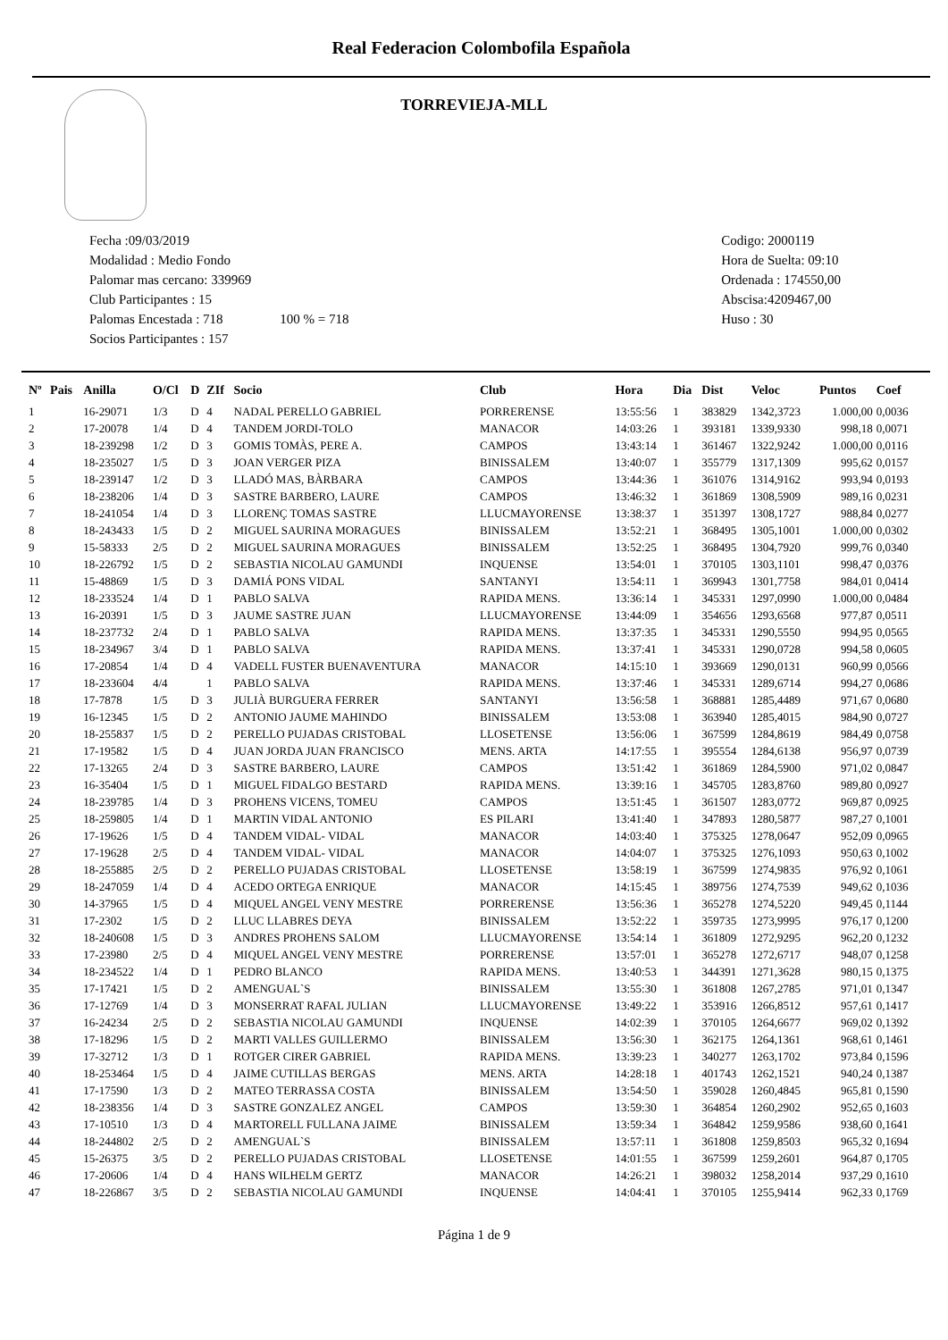Real Federacion Colombofila Española
TORREVIEJA-MLL
Fecha :09/03/2019
Modalidad : Medio Fondo
Palomar mas cercano: 339969
Club Participantes : 15
Palomas Encestada : 718 100 % = 718
Socios Participantes : 157
Codigo: 2000119
Hora de Suelta: 09:10
Ordenada : 174550,00
Abscisa:4209467,00
Huso : 30
| Nº | Pais | Anilla | O/Cl | D | ZIf | Socio | Club | Hora | Dia | Dist | Veloc | Puntos | Coef |
| --- | --- | --- | --- | --- | --- | --- | --- | --- | --- | --- | --- | --- | --- |
| 1 | | 16-29071 | 1/3 | D | 4 | NADAL PERELLO GABRIEL | PORRERENSE | 13:55:56 | 1 | 383829 | 1342,3723 | 1.000,00 | 0,0036 |
| 2 | | 17-20078 | 1/4 | D | 4 | TANDEM JORDI-TOLO | MANACOR | 14:03:26 | 1 | 393181 | 1339,9330 | 998,18 | 0,0071 |
| 3 | | 18-239298 | 1/2 | D | 3 | GOMIS TOMÀS, PERE A. | CAMPOS | 13:43:14 | 1 | 361467 | 1322,9242 | 1.000,00 | 0,0116 |
| 4 | | 18-235027 | 1/5 | D | 3 | JOAN VERGER PIZA | BINISSALEM | 13:40:07 | 1 | 355779 | 1317,1309 | 995,62 | 0,0157 |
| 5 | | 18-239147 | 1/2 | D | 3 | LLADÓ MAS, BÀRBARA | CAMPOS | 13:44:36 | 1 | 361076 | 1314,9162 | 993,94 | 0,0193 |
| 6 | | 18-238206 | 1/4 | D | 3 | SASTRE BARBERO, LAURE | CAMPOS | 13:46:32 | 1 | 361869 | 1308,5909 | 989,16 | 0,0231 |
| 7 | | 18-241054 | 1/4 | D | 3 | LLORENÇ TOMAS SASTRE | LLUCMAYORENSE | 13:38:37 | 1 | 351397 | 1308,1727 | 988,84 | 0,0277 |
| 8 | | 18-243433 | 1/5 | D | 2 | MIGUEL SAURINA MORAGUES | BINISSALEM | 13:52:21 | 1 | 368495 | 1305,1001 | 1.000,00 | 0,0302 |
| 9 | | 15-58333 | 2/5 | D | 2 | MIGUEL SAURINA MORAGUES | BINISSALEM | 13:52:25 | 1 | 368495 | 1304,7920 | 999,76 | 0,0340 |
| 10 | | 18-226792 | 1/5 | D | 2 | SEBASTIA NICOLAU GAMUNDI | INQUENSE | 13:54:01 | 1 | 370105 | 1303,1101 | 998,47 | 0,0376 |
| 11 | | 15-48869 | 1/5 | D | 3 | DAMIÁ PONS VIDAL | SANTANYI | 13:54:11 | 1 | 369943 | 1301,7758 | 984,01 | 0,0414 |
| 12 | | 18-233524 | 1/4 | D | 1 | PABLO SALVA | RAPIDA MENS. | 13:36:14 | 1 | 345331 | 1297,0990 | 1.000,00 | 0,0484 |
| 13 | | 16-20391 | 1/5 | D | 3 | JAUME SASTRE JUAN | LLUCMAYORENSE | 13:44:09 | 1 | 354656 | 1293,6568 | 977,87 | 0,0511 |
| 14 | | 18-237732 | 2/4 | D | 1 | PABLO SALVA | RAPIDA MENS. | 13:37:35 | 1 | 345331 | 1290,5550 | 994,95 | 0,0565 |
| 15 | | 18-234967 | 3/4 | D | 1 | PABLO SALVA | RAPIDA MENS. | 13:37:41 | 1 | 345331 | 1290,0728 | 994,58 | 0,0605 |
| 16 | | 17-20854 | 1/4 | D | 4 | VADELL FUSTER BUENAVENTURA | MANACOR | 14:15:10 | 1 | 393669 | 1290,0131 | 960,99 | 0,0566 |
| 17 | | 18-233604 | 4/4 | | 1 | PABLO SALVA | RAPIDA MENS. | 13:37:46 | 1 | 345331 | 1289,6714 | 994,27 | 0,0686 |
| 18 | | 17-7878 | 1/5 | D | 3 | JULIÀ BURGUERA FERRER | SANTANYI | 13:56:58 | 1 | 368881 | 1285,4489 | 971,67 | 0,0680 |
| 19 | | 16-12345 | 1/5 | D | 2 | ANTONIO JAUME MAHINDO | BINISSALEM | 13:53:08 | 1 | 363940 | 1285,4015 | 984,90 | 0,0727 |
| 20 | | 18-255837 | 1/5 | D | 2 | PERELLO PUJADAS CRISTOBAL | LLOSETENSE | 13:56:06 | 1 | 367599 | 1284,8619 | 984,49 | 0,0758 |
| 21 | | 17-19582 | 1/5 | D | 4 | JUAN JORDA JUAN FRANCISCO | MENS. ARTA | 14:17:55 | 1 | 395554 | 1284,6138 | 956,97 | 0,0739 |
| 22 | | 17-13265 | 2/4 | D | 3 | SASTRE BARBERO, LAURE | CAMPOS | 13:51:42 | 1 | 361869 | 1284,5900 | 971,02 | 0,0847 |
| 23 | | 16-35404 | 1/5 | D | 1 | MIGUEL FIDALGO BESTARD | RAPIDA MENS. | 13:39:16 | 1 | 345705 | 1283,8760 | 989,80 | 0,0927 |
| 24 | | 18-239785 | 1/4 | D | 3 | PROHENS VICENS, TOMEU | CAMPOS | 13:51:45 | 1 | 361507 | 1283,0772 | 969,87 | 0,0925 |
| 25 | | 18-259805 | 1/4 | D | 1 | MARTIN VIDAL ANTONIO | ES PILARI | 13:41:40 | 1 | 347893 | 1280,5877 | 987,27 | 0,1001 |
| 26 | | 17-19626 | 1/5 | D | 4 | TANDEM VIDAL- VIDAL | MANACOR | 14:03:40 | 1 | 375325 | 1278,0647 | 952,09 | 0,0965 |
| 27 | | 17-19628 | 2/5 | D | 4 | TANDEM VIDAL- VIDAL | MANACOR | 14:04:07 | 1 | 375325 | 1276,1093 | 950,63 | 0,1002 |
| 28 | | 18-255885 | 2/5 | D | 2 | PERELLO PUJADAS CRISTOBAL | LLOSETENSE | 13:58:19 | 1 | 367599 | 1274,9835 | 976,92 | 0,1061 |
| 29 | | 18-247059 | 1/4 | D | 4 | ACEDO ORTEGA ENRIQUE | MANACOR | 14:15:45 | 1 | 389756 | 1274,7539 | 949,62 | 0,1036 |
| 30 | | 14-37965 | 1/5 | D | 4 | MIQUEL ANGEL VENY MESTRE | PORRERENSE | 13:56:36 | 1 | 365278 | 1274,5220 | 949,45 | 0,1144 |
| 31 | | 17-2302 | 1/5 | D | 2 | LLUC LLABRES DEYA | BINISSALEM | 13:52:22 | 1 | 359735 | 1273,9995 | 976,17 | 0,1200 |
| 32 | | 18-240608 | 1/5 | D | 3 | ANDRES PROHENS SALOM | LLUCMAYORENSE | 13:54:14 | 1 | 361809 | 1272,9295 | 962,20 | 0,1232 |
| 33 | | 17-23980 | 2/5 | D | 4 | MIQUEL ANGEL VENY MESTRE | PORRERENSE | 13:57:01 | 1 | 365278 | 1272,6717 | 948,07 | 0,1258 |
| 34 | | 18-234522 | 1/4 | D | 1 | PEDRO BLANCO | RAPIDA MENS. | 13:40:53 | 1 | 344391 | 1271,3628 | 980,15 | 0,1375 |
| 35 | | 17-17421 | 1/5 | D | 2 | AMENGUAL`S | BINISSALEM | 13:55:30 | 1 | 361808 | 1267,2785 | 971,01 | 0,1347 |
| 36 | | 17-12769 | 1/4 | D | 3 | MONSERRAT RAFAL JULIAN | LLUCMAYORENSE | 13:49:22 | 1 | 353916 | 1266,8512 | 957,61 | 0,1417 |
| 37 | | 16-24234 | 2/5 | D | 2 | SEBASTIA NICOLAU GAMUNDI | INQUENSE | 14:02:39 | 1 | 370105 | 1264,6677 | 969,02 | 0,1392 |
| 38 | | 17-18296 | 1/5 | D | 2 | MARTI VALLES GUILLERMO | BINISSALEM | 13:56:30 | 1 | 362175 | 1264,1361 | 968,61 | 0,1461 |
| 39 | | 17-32712 | 1/3 | D | 1 | ROTGER CIRER GABRIEL | RAPIDA MENS. | 13:39:23 | 1 | 340277 | 1263,1702 | 973,84 | 0,1596 |
| 40 | | 18-253464 | 1/5 | D | 4 | JAIME CUTILLAS BERGAS | MENS. ARTA | 14:28:18 | 1 | 401743 | 1262,1521 | 940,24 | 0,1387 |
| 41 | | 17-17590 | 1/3 | D | 2 | MATEO TERRASSA COSTA | BINISSALEM | 13:54:50 | 1 | 359028 | 1260,4845 | 965,81 | 0,1590 |
| 42 | | 18-238356 | 1/4 | D | 3 | SASTRE GONZALEZ ANGEL | CAMPOS | 13:59:30 | 1 | 364854 | 1260,2902 | 952,65 | 0,1603 |
| 43 | | 17-10510 | 1/3 | D | 4 | MARTORELL FULLANA JAIME | BINISSALEM | 13:59:34 | 1 | 364842 | 1259,9586 | 938,60 | 0,1641 |
| 44 | | 18-244802 | 2/5 | D | 2 | AMENGUAL`S | BINISSALEM | 13:57:11 | 1 | 361808 | 1259,8503 | 965,32 | 0,1694 |
| 45 | | 15-26375 | 3/5 | D | 2 | PERELLO PUJADAS CRISTOBAL | LLOSETENSE | 14:01:55 | 1 | 367599 | 1259,2601 | 964,87 | 0,1705 |
| 46 | | 17-20606 | 1/4 | D | 4 | HANS WILHELM GERTZ | MANACOR | 14:26:21 | 1 | 398032 | 1258,2014 | 937,29 | 0,1610 |
| 47 | | 18-226867 | 3/5 | D | 2 | SEBASTIA NICOLAU GAMUNDI | INQUENSE | 14:04:41 | 1 | 370105 | 1255,9414 | 962,33 | 0,1769 |
Página 1 de 9